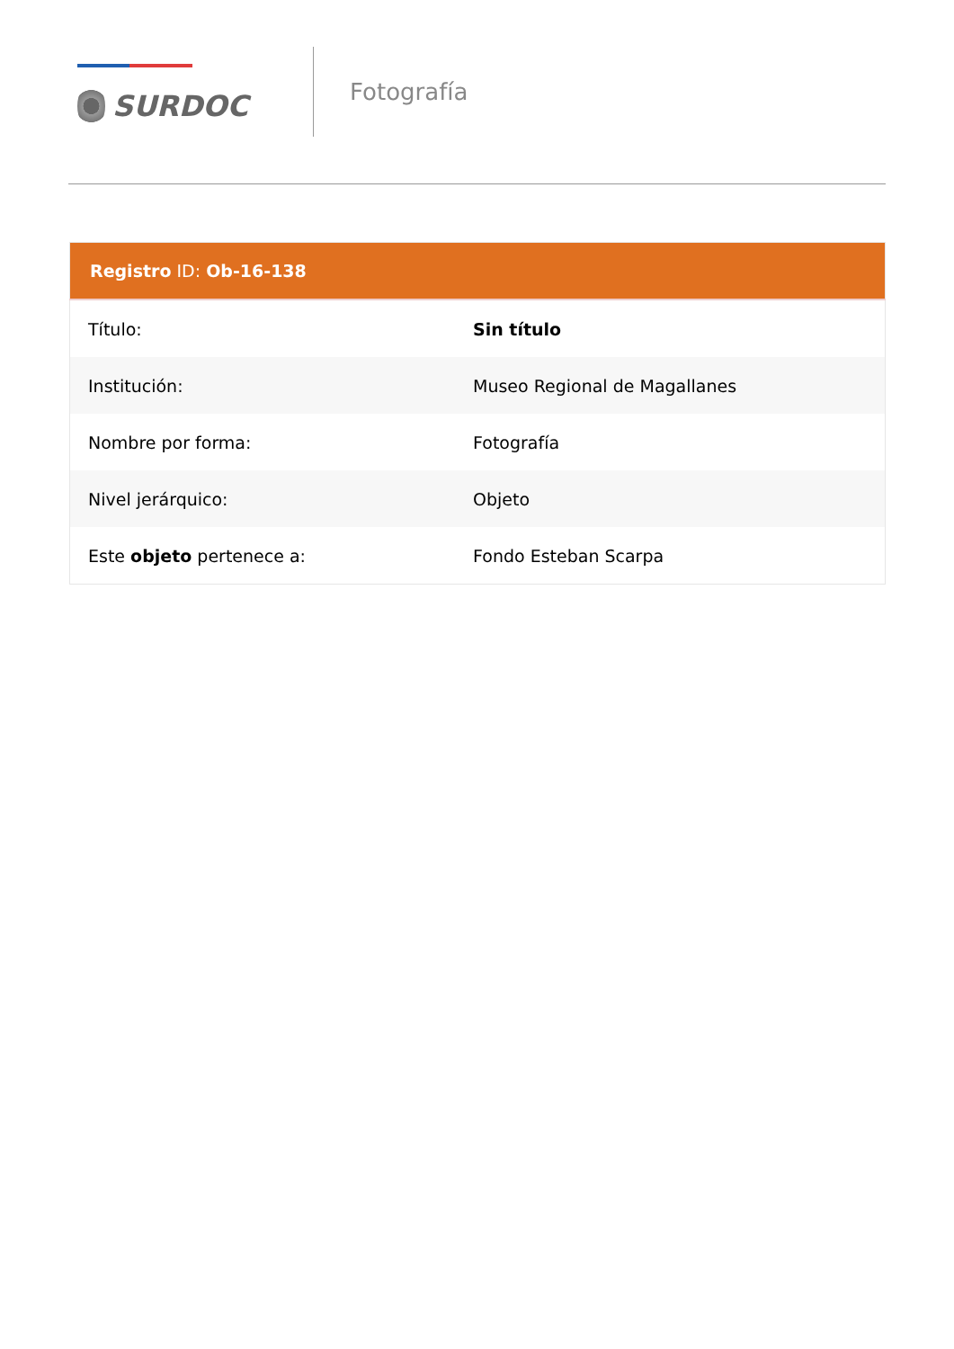SURDOC
Fotografía
| Registro ID: Ob-16-138 | |
| --- | --- |
| Título: | Sin título |
| Institución: | Museo Regional de Magallanes |
| Nombre por forma: | Fotografía |
| Nivel jerárquico: | Objeto |
| Este objeto pertenece a: | Fondo Esteban Scarpa |